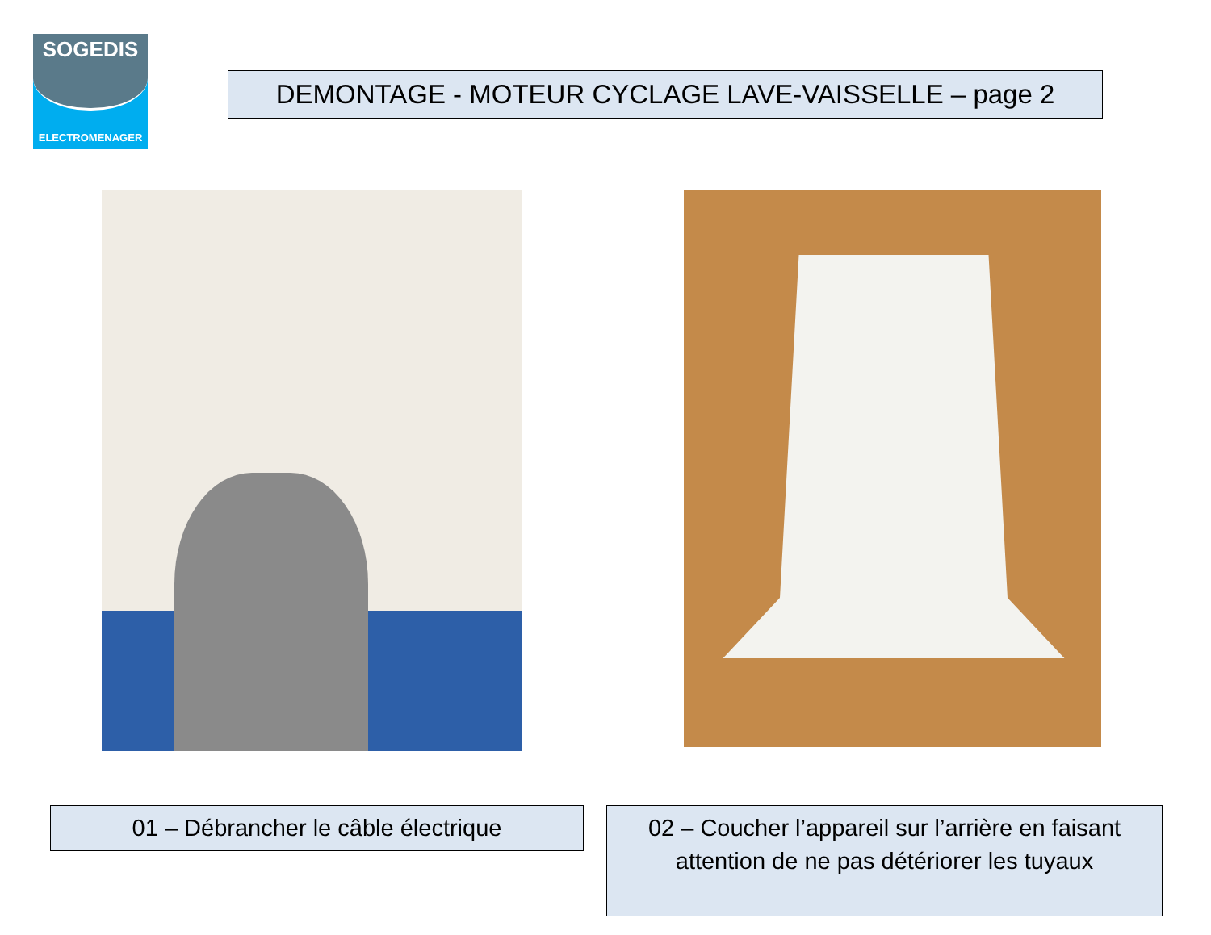SOGEDIS
ELECTROMENAGER
DEMONTAGE - MOTEUR CYCLAGE LAVE-VAISSELLE – page 2
01 – Débrancher le câble électrique
02 – Coucher l’appareil sur l’arrière en faisant attention de ne pas détériorer les tuyaux